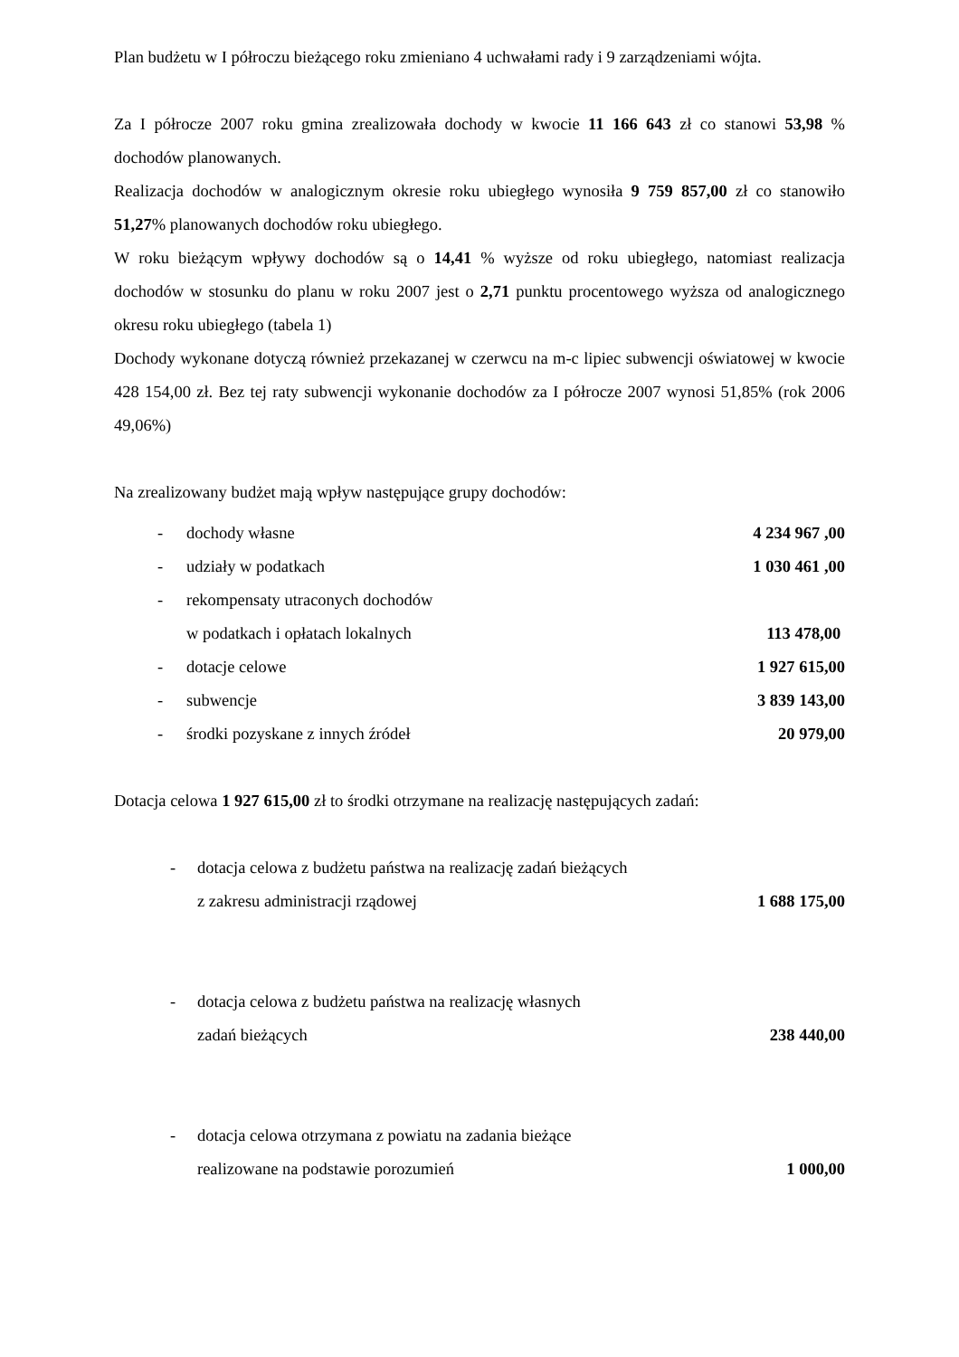Plan budżetu w I półroczu bieżącego roku zmieniano 4 uchwałami rady i 9 zarządzeniami wójta.
Za I półrocze 2007 roku gmina zrealizowała dochody w kwocie 11 166 643 zł co stanowi 53,98 % dochodów planowanych.
Realizacja dochodów w analogicznym okresie roku ubiegłego wynosiła 9 759 857,00 zł co stanowiło 51,27% planowanych dochodów roku ubiegłego.
W roku bieżącym wpływy dochodów są o 14,41 % wyższe od roku ubiegłego, natomiast realizacja dochodów w stosunku do planu w roku 2007 jest o 2,71 punktu procentowego wyższa od analogicznego okresu roku ubiegłego (tabela 1)
Dochody wykonane dotyczą również przekazanej w czerwcu na m-c lipiec subwencji oświatowej w kwocie 428 154,00 zł. Bez tej raty subwencji wykonanie dochodów za I półrocze 2007 wynosi 51,85% (rok 2006 49,06%)
Na zrealizowany budżet mają wpływ następujące grupy dochodów:
- dochody własne 4 234 967 ,00
- udziały w podatkach 1 030 461 ,00
- rekompensaty utraconych dochodów
w podatkach i opłatach lokalnych 113 478,00
- dotacje celowe 1 927 615,00
- subwencje 3 839 143,00
- środki pozyskane z innych źródeł 20 979,00
Dotacja celowa 1 927 615,00 zł to środki otrzymane na realizację następujących zadań:
- dotacja celowa z budżetu państwa na realizację zadań bieżących
z zakresu administracji rządowej 1 688 175,00
- dotacja celowa z budżetu państwa na realizację własnych
zadań bieżących 238 440,00
- dotacja celowa otrzymana z powiatu na zadania bieżące
realizowane na podstawie porozumień 1 000,00